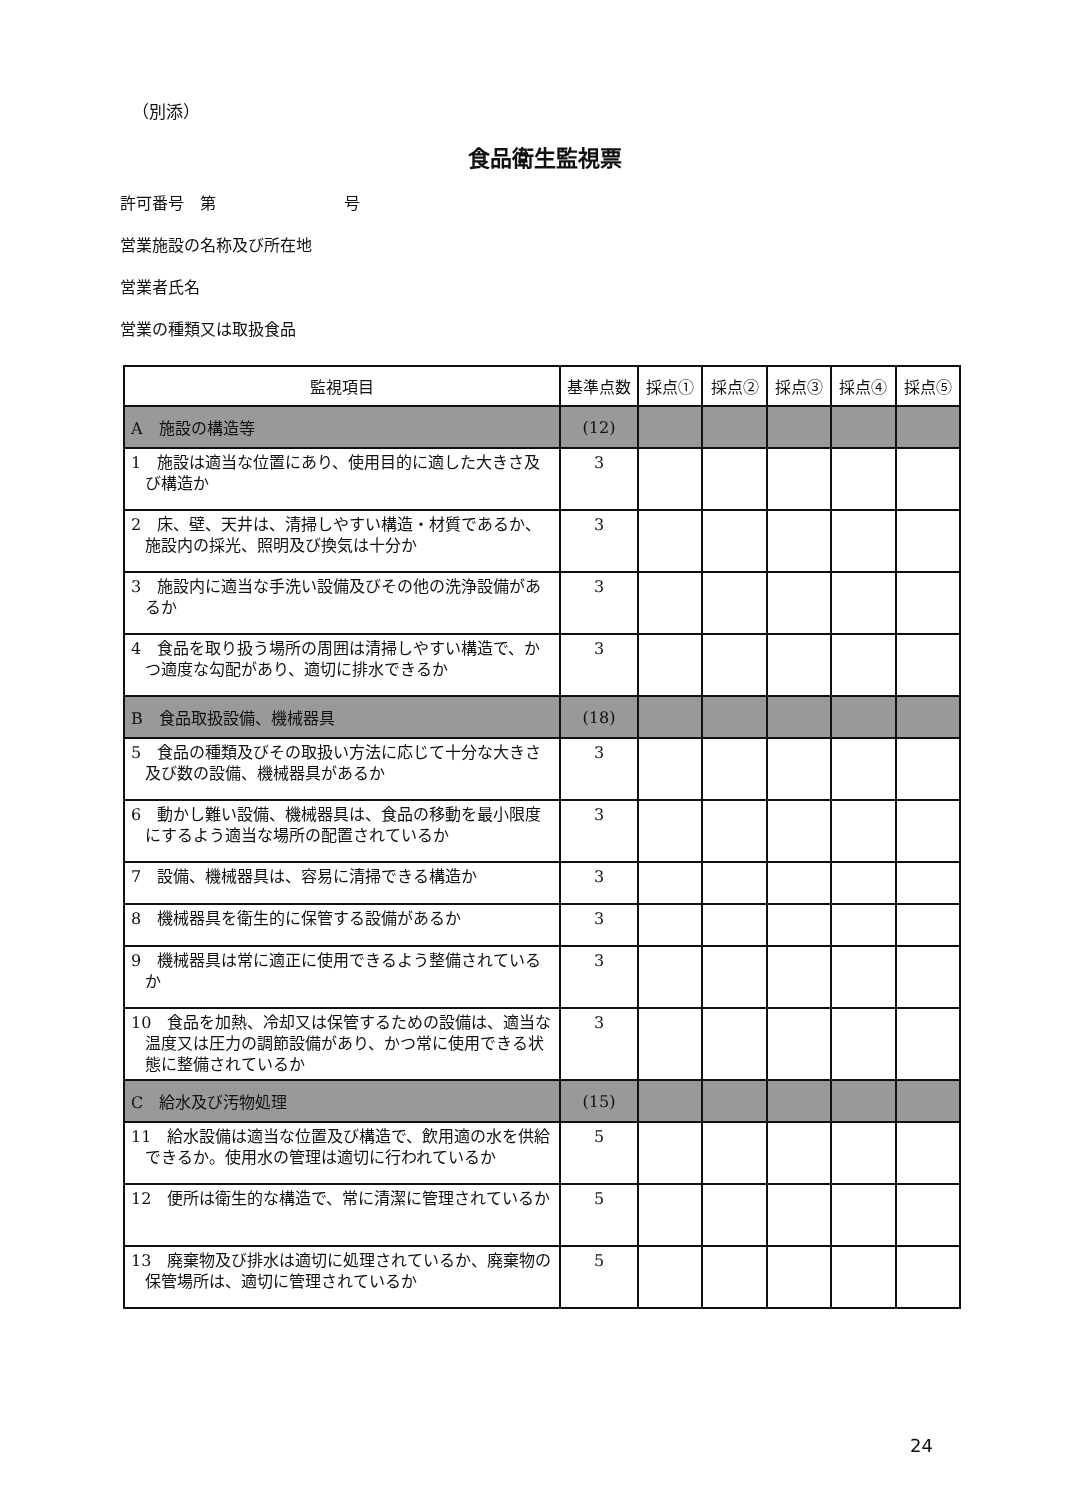（別添）
食品衛生監視票
許可番号　第　　　　　　　　号
営業施設の名称及び所在地
営業者氏名
営業の種類又は取扱食品
| 監視項目 | 基準点数 | 採点① | 採点② | 採点③ | 採点④ | 採点⑤ |
| --- | --- | --- | --- | --- | --- | --- |
| A 施設の構造等 | (12) | | | | | |
| 1 施設は適当な位置にあり、使用目的に適した大きさ及び構造か | 3 | | | | | |
| 2 床、壁、天井は、清掃しやすい構造・材質であるか、施設内の採光、照明及び換気は十分か | 3 | | | | | |
| 3 施設内に適当な手洗い設備及びその他の洗浄設備があるか | 3 | | | | | |
| 4 食品を取り扱う場所の周囲は清掃しやすい構造で、かつ適度な勾配があり、適切に排水できるか | 3 | | | | | |
| B 食品取扱設備、機械器具 | (18) | | | | | |
| 5 食品の種類及びその取扱い方法に応じて十分な大きさ及び数の設備、機械器具があるか | 3 | | | | | |
| 6 動かし難い設備、機械器具は、食品の移動を最小限度にするよう適当な場所の配置されているか | 3 | | | | | |
| 7 設備、機械器具は、容易に清掃できる構造か | 3 | | | | | |
| 8 機械器具を衛生的に保管する設備があるか | 3 | | | | | |
| 9 機械器具は常に適正に使用できるよう整備されているか | 3 | | | | | |
| 10 食品を加熱、冷却又は保管するための設備は、適当な温度又は圧力の調節設備があり、かつ常に使用できる状態に整備されているか | 3 | | | | | |
| C 給水及び汚物処理 | (15) | | | | | |
| 11 給水設備は適当な位置及び構造で、飲用適の水を供給できるか。使用水の管理は適切に行われているか | 5 | | | | | |
| 12 便所は衛生的な構造で、常に清潔に管理されているか | 5 | | | | | |
| 13 廃棄物及び排水は適切に処理されているか、廃棄物の保管場所は、適切に管理されているか | 5 | | | | | |
24